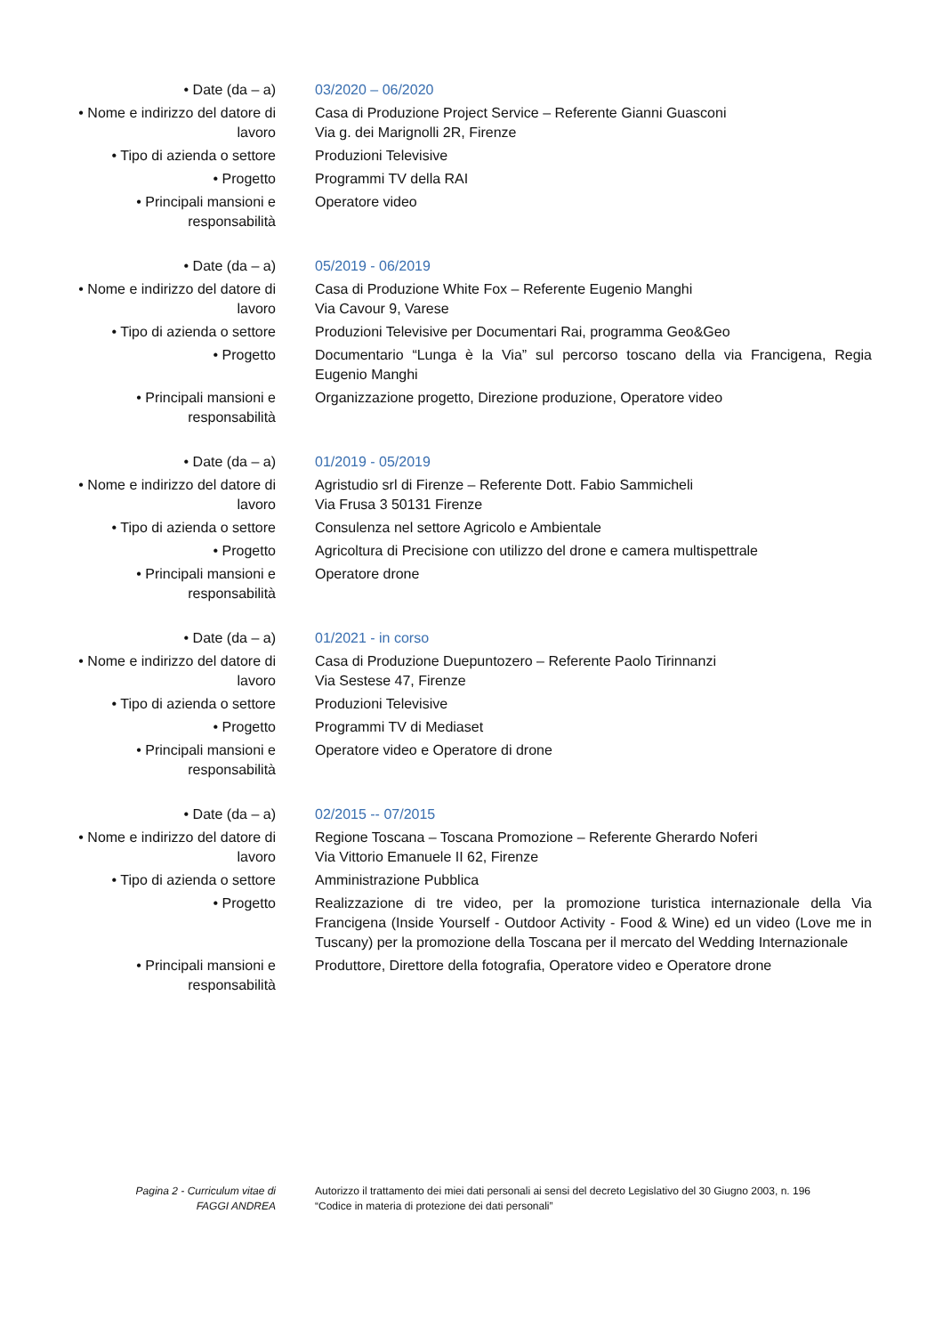| • Date (da – a) | 03/2020 – 06/2020 |
| • Nome e indirizzo del datore di lavoro | Casa di Produzione Project Service – Referente Gianni Guasconi Via g. dei Marignolli 2R, Firenze |
| • Tipo di azienda o settore | Produzioni Televisive |
| • Progetto | Programmi TV della RAI |
| • Principali mansioni e responsabilità | Operatore video |
| • Date (da – a) | 05/2019 - 06/2019 |
| • Nome e indirizzo del datore di lavoro | Casa di Produzione White Fox – Referente Eugenio Manghi Via Cavour 9, Varese |
| • Tipo di azienda o settore | Produzioni Televisive per Documentari Rai, programma Geo&Geo |
| • Progetto | Documentario “Lunga è la Via” sul percorso toscano della via Francigena, Regia Eugenio Manghi |
| • Principali mansioni e responsabilità | Organizzazione progetto, Direzione produzione, Operatore video |
| • Date (da – a) | 01/2019 - 05/2019 |
| • Nome e indirizzo del datore di lavoro | Agristudio srl di Firenze – Referente Dott. Fabio Sammicheli Via Frusa 3 50131 Firenze |
| • Tipo di azienda o settore | Consulenza nel settore Agricolo e Ambientale |
| • Progetto | Agricoltura di Precisione con utilizzo del drone e camera multispettrale |
| • Principali mansioni e responsabilità | Operatore drone |
| • Date (da – a) | 01/2021 - in corso |
| • Nome e indirizzo del datore di lavoro | Casa di Produzione Duepuntozero – Referente Paolo Tirinnanzi Via Sestese 47, Firenze |
| • Tipo di azienda o settore | Produzioni Televisive |
| • Progetto | Programmi TV di Mediaset |
| • Principali mansioni e responsabilità | Operatore video e Operatore di drone |
| • Date (da – a) | 02/2015 -- 07/2015 |
| • Nome e indirizzo del datore di lavoro | Regione Toscana – Toscana Promozione – Referente Gherardo Noferi Via Vittorio Emanuele II 62, Firenze |
| • Tipo di azienda o settore | Amministrazione Pubblica |
| • Progetto | Realizzazione di tre video, per la promozione turistica internazionale della Via Francigena (Inside Yourself - Outdoor Activity - Food & Wine) ed un video (Love me in Tuscany) per la promozione della Toscana per il mercato del Wedding Internazionale |
| • Principali mansioni e responsabilità | Produttore, Direttore della fotografia, Operatore video e Operatore drone |
Pagina 2 - Curriculum vitae di
FAGGI ANDREA
Autorizzo il trattamento dei miei dati personali ai sensi del decreto Legislativo del 30 Giugno 2003, n. 196
“Codice in materia di protezione dei dati personali”